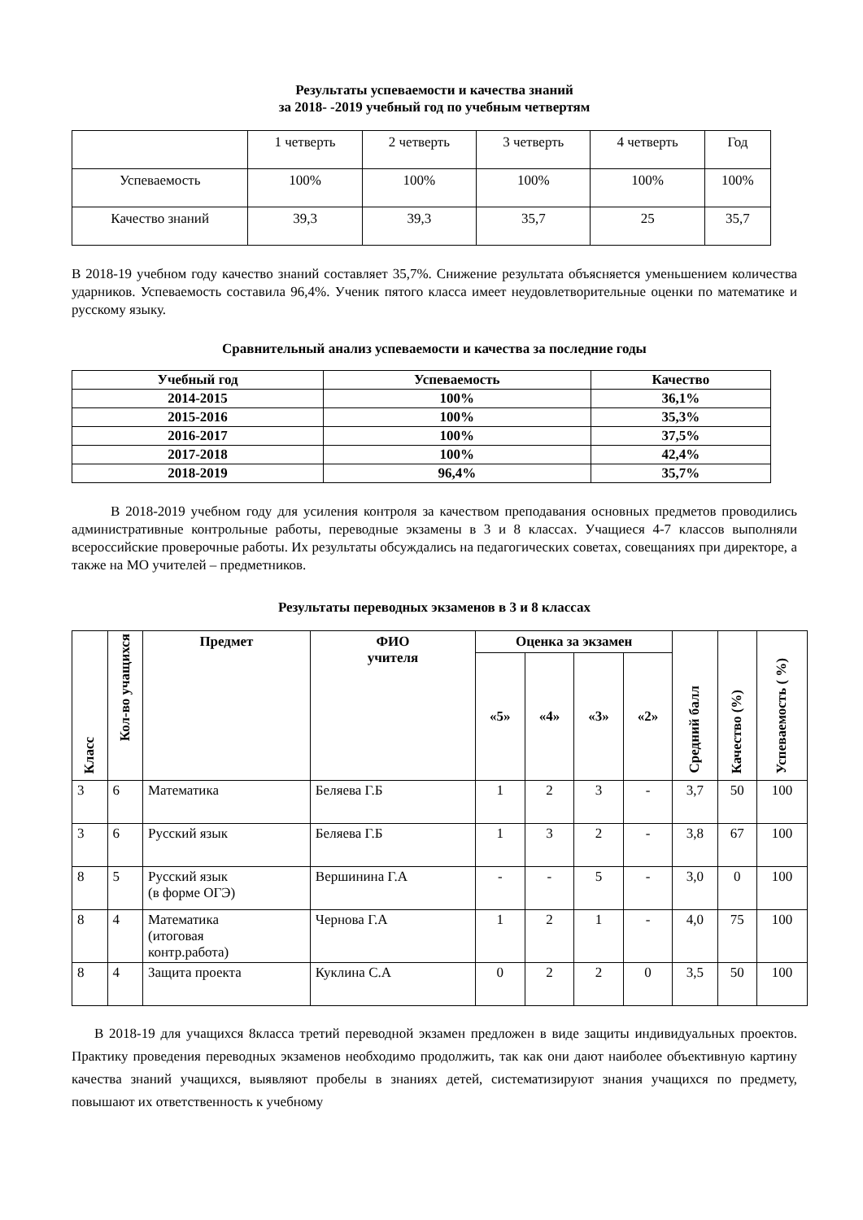Результаты успеваемости и качества знаний
за 2018- -2019 учебный год по учебным четвертям
| | 1 четверть | 2 четверть | 3 четверть | 4 четверть | Год |
| Успеваемость | 100% | 100% | 100% | 100% | 100% |
| Качество знаний | 39,3 | 39,3 | 35,7 | 25 | 35,7 |
В 2018-19 учебном году качество знаний составляет 35,7%. Снижение результата объясняется уменьшением количества ударников. Успеваемость составила 96,4%. Ученик пятого класса имеет неудовлетворительные оценки по математике и русскому языку.
Сравнительный анализ успеваемости и качества за последние годы
| Учебный год | Успеваемость | Качество |
| --- | --- | --- |
| 2014-2015 | 100% | 36,1% |
| 2015-2016 | 100% | 35,3% |
| 2016-2017 | 100% | 37,5% |
| 2017-2018 | 100% | 42,4% |
| 2018-2019 | 96,4% | 35,7% |
В 2018-2019 учебном году для усиления контроля за качеством преподавания основных предметов проводились административные контрольные работы, переводные экзамены в 3 и 8 классах. Учащиеся 4-7 классов выполняли всероссийские проверочные работы. Их результаты обсуждались на педагогических советах, совещаниях при директоре, а также на МО учителей – предметников.
Результаты переводных экзаменов в 3 и 8 классах
| Класс | Кол-во учащихся | Предмет | ФИО учителя | Оценка за экзамен | | | | Средний балл | Качество (%) | Успеваемость ( %) |
| --- | --- | --- | --- | --- | --- | --- | --- | --- | --- | --- |
| | | | | «5» | «4» | «3» | «2» | | | |
| 3 | 6 | Математика | Беляева Г.Б | 1 | 2 | 3 | - | 3,7 | 50 | 100 |
| 3 | 6 | Русский язык | Беляева Г.Б | 1 | 3 | 2 | - | 3,8 | 67 | 100 |
| 8 | 5 | Русский язык (в форме ОГЭ) | Вершинина Г.А | - | - | 5 | - | 3,0 | 0 | 100 |
| 8 | 4 | Математика (итоговая контр.работа) | Чернова Г.А | 1 | 2 | 1 | - | 4,0 | 75 | 100 |
| 8 | 4 | Защита проекта | Куклина С.А | 0 | 2 | 2 | 0 | 3,5 | 50 | 100 |
В 2018-19 для учащихся 8класса третий переводной экзамен предложен в виде защиты индивидуальных проектов. Практику проведения переводных экзаменов необходимо продолжить, так как они дают наиболее объективную картину качества знаний учащихся, выявляют пробелы в знаниях детей, систематизируют знания учащихся по предмету, повышают их ответственность к учебному